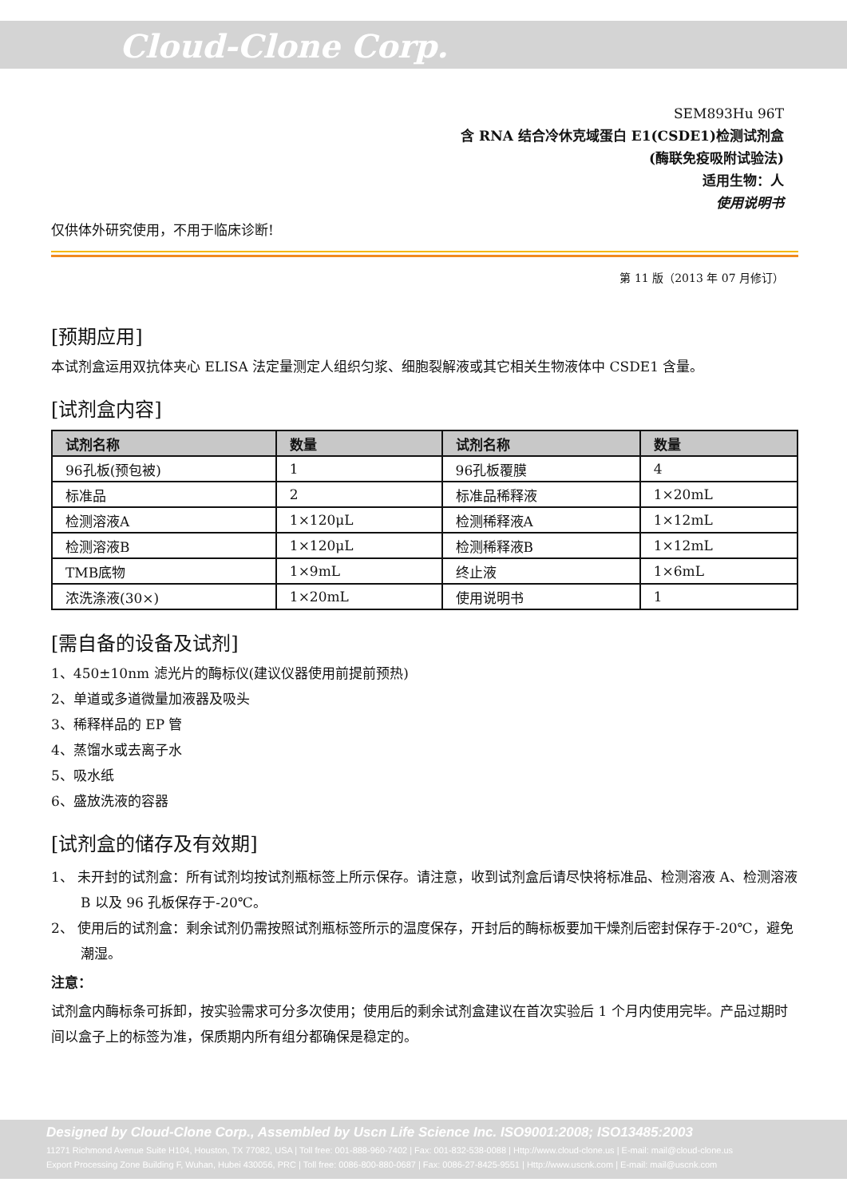Cloud-Clone Corp.
SEM893Hu 96T
含 RNA 结合冷休克域蛋白 E1(CSDE1)检测试剂盒
(酶联免疫吸附试验法)
适用生物：人
使用说明书
仅供体外研究使用，不用于临床诊断!
第 11 版（2013 年 07 月修订）
[预期应用]
本试剂盒运用双抗体夹心 ELISA 法定量测定人组织匀浆、细胞裂解液或其它相关生物液体中 CSDE1 含量。
[试剂盒内容]
| 试剂名称 | 数量 | 试剂名称 | 数量 |
| --- | --- | --- | --- |
| 96孔板(预包被) | 1 | 96孔板覆膜 | 4 |
| 标准品 | 2 | 标准品稀释液 | 1×20mL |
| 检测溶液A | 1×120μL | 检测稀释液A | 1×12mL |
| 检测溶液B | 1×120μL | 检测稀释液B | 1×12mL |
| TMB底物 | 1×9mL | 终止液 | 1×6mL |
| 浓洗涤液(30×) | 1×20mL | 使用说明书 | 1 |
[需自备的设备及试剂]
1、450±10nm 滤光片的酶标仪(建议仪器使用前提前预热)
2、单道或多道微量加液器及吸头
3、稀释样品的 EP 管
4、蒸馏水或去离子水
5、吸水纸
6、盛放洗液的容器
[试剂盒的储存及有效期]
1、 未开封的试剂盒：所有试剂均按试剂瓶标签上所示保存。请注意，收到试剂盒后请尽快将标准品、检测溶液 A、检测溶液 B 以及 96 孔板保存于-20℃。
2、 使用后的试剂盒：剩余试剂仍需按照试剂瓶标签所示的温度保存，开封后的酶标板要加干燥剂后密封保存于-20℃，避免潮湿。
注意：
试剂盒内酶标条可拆卸，按实验需求可分多次使用；使用后的剩余试剂盒建议在首次实验后 1 个月内使用完毕。产品过期时间以盒子上的标签为准，保质期内所有组分都确保是稳定的。
Designed by Cloud-Clone Corp., Assembled by Uscn Life Science Inc. ISO9001:2008; ISO13485:2003
11271 Richmond Avenue Suite H104, Houston, TX 77082, USA | Toll free: 001-888-960-7402 | Fax: 001-832-538-0088 | Http://www.cloud-clone.us | E-mail: mail@cloud-clone.us
Export Processing Zone Building F, Wuhan, Hubei 430056, PRC | Toll free: 0086-800-880-0687 | Fax: 0086-27-8425-9551 | Http://www.uscnk.com | E-mail: mail@uscnk.com